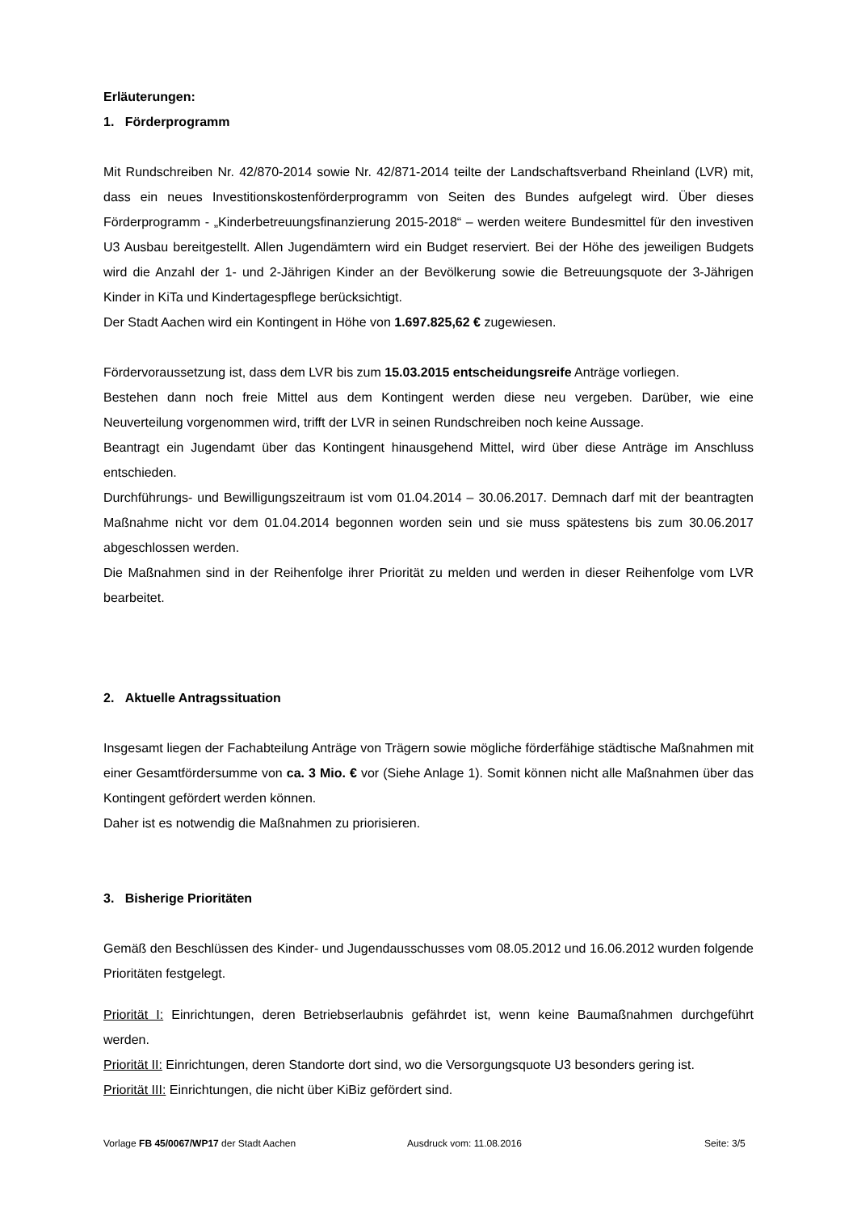Erläuterungen:
1. Förderprogramm
Mit Rundschreiben Nr. 42/870-2014 sowie Nr. 42/871-2014 teilte der Landschaftsverband Rheinland (LVR) mit, dass ein neues Investitionskostenförderprogramm von Seiten des Bundes aufgelegt wird. Über dieses Förderprogramm - „Kinderbetreuungsfinanzierung 2015-2018“ – werden weitere Bundesmittel für den investiven U3 Ausbau bereitgestellt. Allen Jugendämtern wird ein Budget reserviert. Bei der Höhe des jeweiligen Budgets wird die Anzahl der 1- und 2-Jährigen Kinder an der Bevölkerung sowie die Betreuungsquote der 3-Jährigen Kinder in KiTa und Kindertagespflege berücksichtigt.
Der Stadt Aachen wird ein Kontingent in Höhe von 1.697.825,62 € zugewiesen.
Fördervoraussetzung ist, dass dem LVR bis zum 15.03.2015 entscheidungsreife Anträge vorliegen.
Bestehen dann noch freie Mittel aus dem Kontingent werden diese neu vergeben. Darüber, wie eine Neuverteilung vorgenommen wird, trifft der LVR in seinen Rundschreiben noch keine Aussage.
Beantragt ein Jugendamt über das Kontingent hinausgehend Mittel, wird über diese Anträge im Anschluss entschieden.
Durchführungs- und Bewilligungszeitraum ist vom 01.04.2014 – 30.06.2017. Demnach darf mit der beantragten Maßnahme nicht vor dem 01.04.2014 begonnen worden sein und sie muss spätestens bis zum 30.06.2017 abgeschlossen werden.
Die Maßnahmen sind in der Reihenfolge ihrer Priorität zu melden und werden in dieser Reihenfolge vom LVR bearbeitet.
2. Aktuelle Antragssituation
Insgesamt liegen der Fachabteilung Anträge von Trägern sowie mögliche förderfähige städtische Maßnahmen mit einer Gesamtfördersumme von ca. 3 Mio. € vor (Siehe Anlage 1). Somit können nicht alle Maßnahmen über das Kontingent gefördert werden können.
Daher ist es notwendig die Maßnahmen zu priorisieren.
3. Bisherige Prioritäten
Gemäß den Beschlüssen des Kinder- und Jugendausschusses vom 08.05.2012 und 16.06.2012 wurden folgende Prioritäten festgelegt.
Priorität I: Einrichtungen, deren Betriebserlaubnis gefährdet ist, wenn keine Baumaßnahmen durchgeführt werden.
Priorität II: Einrichtungen, deren Standorte dort sind, wo die Versorgungsquote U3 besonders gering ist.
Priorität III: Einrichtungen, die nicht über KiBiz gefördert sind.
Vorlage FB 45/0067/WP17 der Stadt Aachen Ausdruck vom: 11.08.2016 Seite: 3/5